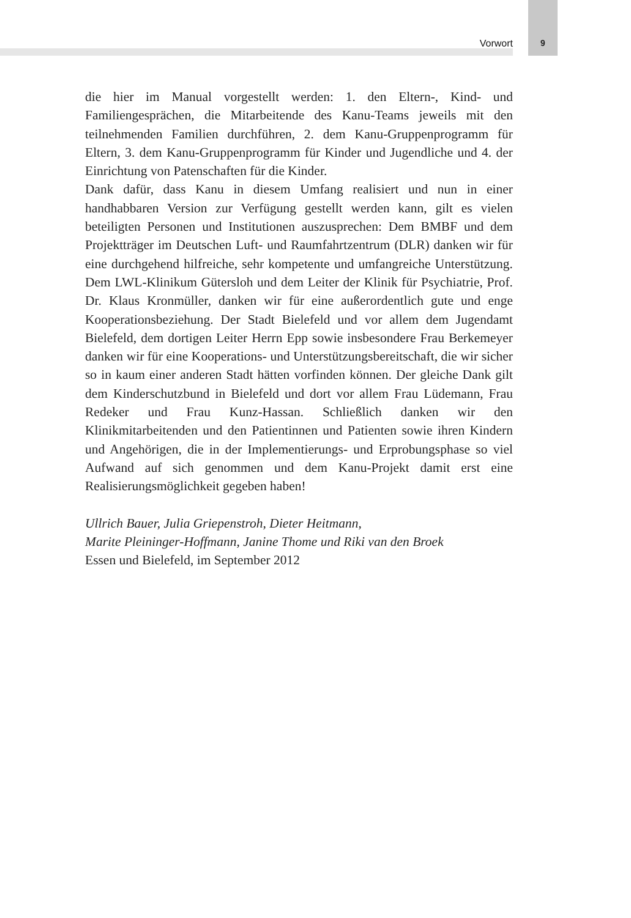Vorwort 9
die hier im Manual vorgestellt werden: 1. den Eltern-, Kind- und Familiengesprächen, die Mitarbeitende des Kanu-Teams jeweils mit den teilnehmenden Familien durchführen, 2. dem Kanu-Gruppenprogramm für Eltern, 3. dem Kanu-Gruppenprogramm für Kinder und Jugendliche und 4. der Einrichtung von Patenschaften für die Kinder.
Dank dafür, dass Kanu in diesem Umfang realisiert und nun in einer handhabbaren Version zur Verfügung gestellt werden kann, gilt es vielen beteiligten Personen und Institutionen auszusprechen: Dem BMBF und dem Projektträger im Deutschen Luft- und Raumfahrtzentrum (DLR) danken wir für eine durchgehend hilfreiche, sehr kompetente und umfangreiche Unterstützung. Dem LWL-Klinikum Gütersloh und dem Leiter der Klinik für Psychiatrie, Prof. Dr. Klaus Kronmüller, danken wir für eine außerordentlich gute und enge Kooperationsbeziehung. Der Stadt Bielefeld und vor allem dem Jugendamt Bielefeld, dem dortigen Leiter Herrn Epp sowie insbesondere Frau Berkemeyer danken wir für eine Kooperations- und Unterstützungsbereitschaft, die wir sicher so in kaum einer anderen Stadt hätten vorfinden können. Der gleiche Dank gilt dem Kinderschutzbund in Bielefeld und dort vor allem Frau Lüdemann, Frau Redeker und Frau Kunz-Hassan. Schließlich danken wir den Klinikmitarbeitenden und den Patientinnen und Patienten sowie ihren Kindern und Angehörigen, die in der Implementierungs- und Erprobungsphase so viel Aufwand auf sich genommen und dem Kanu-Projekt damit erst eine Realisierungsmöglichkeit gegeben haben!
Ullrich Bauer, Julia Griepenstroh, Dieter Heitmann,
Marite Pleininger-Hoffmann, Janine Thome und Riki van den Broek
Essen und Bielefeld, im September 2012